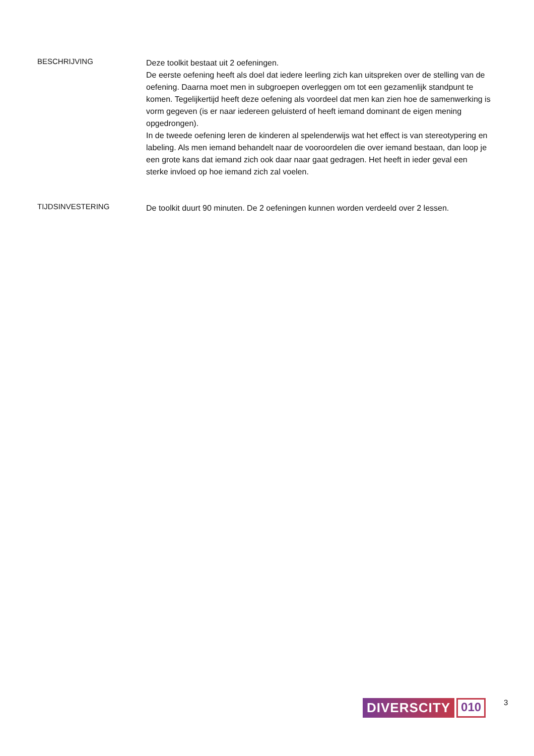BESCHRIJVING
Deze toolkit bestaat uit 2 oefeningen.
De eerste oefening heeft als doel dat iedere leerling zich kan uitspreken over de stelling van de oefening. Daarna moet men in subgroepen overleggen om tot een gezamenlijk standpunt te komen. Tegelijkertijd heeft deze oefening als voordeel dat men kan zien hoe de samenwerking is vorm gegeven (is er naar iedereen geluisterd of heeft iemand dominant de eigen mening opgedrongen).
In de tweede oefening leren de kinderen al spelenderwijs wat het effect is van stereotypering en labeling. Als men iemand behandelt naar de vooroordelen die over iemand bestaan, dan loop je een grote kans dat iemand zich ook daar naar gaat gedragen. Het heeft in ieder geval een sterke invloed op hoe iemand zich zal voelen.
TIJDSINVESTERING
De toolkit duurt 90 minuten. De 2 oefeningen kunnen worden verdeeld over 2 lessen.
DIVERSCITY 010
3